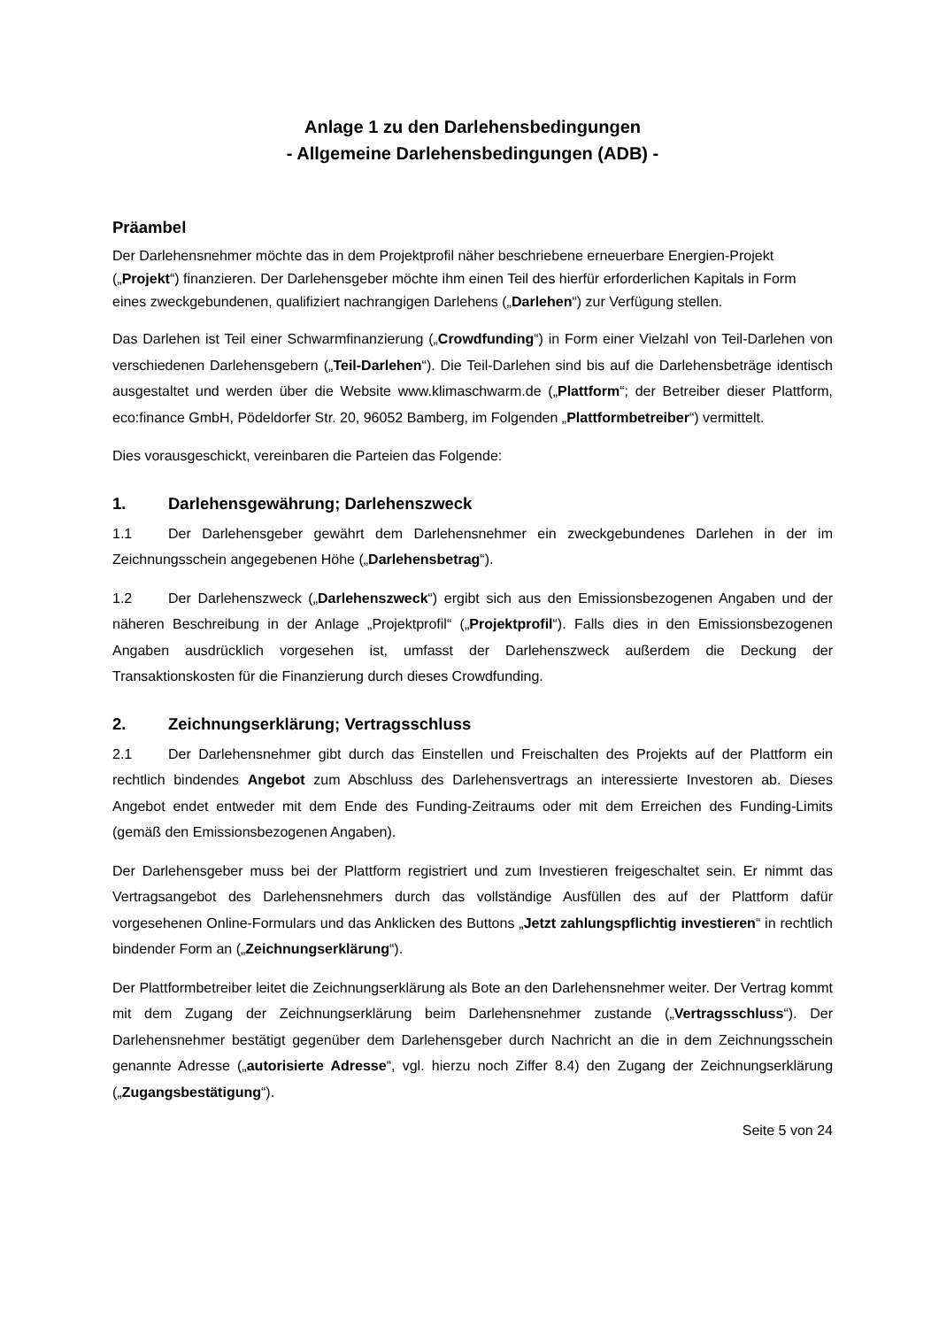Anlage 1 zu den Darlehensbedingungen
- Allgemeine Darlehensbedingungen (ADB) -
Präambel
Der Darlehensnehmer möchte das in dem Projektprofil näher beschriebene erneuerbare Energien-Projekt („Projekt“) finanzieren. Der Darlehensgeber möchte ihm einen Teil des hierfür erforderlichen Kapitals in Form eines zweckgebundenen, qualifiziert nachrangigen Darlehens („Darlehen“) zur Verfügung stellen.
Das Darlehen ist Teil einer Schwarmfinanzierung („Crowdfunding“) in Form einer Vielzahl von Teil-Darlehen von verschiedenen Darlehensgebern („Teil-Darlehen“). Die Teil-Darlehen sind bis auf die Darlehensbeträge identisch ausgestaltet und werden über die Website www.klimaschwarm.de („Plattform“; der Betreiber dieser Plattform, eco:finance GmbH, Pödeldorfer Str. 20, 96052 Bamberg, im Folgenden „Plattformbetreiber“) vermittelt.
Dies vorausgeschickt, vereinbaren die Parteien das Folgende:
1. Darlehensgewährung; Darlehenszweck
1.1 Der Darlehensgeber gewährt dem Darlehensnehmer ein zweckgebundenes Darlehen in der im Zeichnungsschein angegebenen Höhe („Darlehensbetrag“).
1.2 Der Darlehenszweck („Darlehenszweck“) ergibt sich aus den Emissionsbezogenen Angaben und der näheren Beschreibung in der Anlage „Projektprofil“ („Projektprofil“). Falls dies in den Emissionsbezogenen Angaben ausdrücklich vorgesehen ist, umfasst der Darlehenszweck außerdem die Deckung der Transaktionskosten für die Finanzierung durch dieses Crowdfunding.
2. Zeichnungserklärung; Vertragsschluss
2.1 Der Darlehensnehmer gibt durch das Einstellen und Freischalten des Projekts auf der Plattform ein rechtlich bindendes Angebot zum Abschluss des Darlehensvertrags an interessierte Investoren ab. Dieses Angebot endet entweder mit dem Ende des Funding-Zeitraums oder mit dem Erreichen des Funding-Limits (gemäß den Emissionsbezogenen Angaben).
Der Darlehensgeber muss bei der Plattform registriert und zum Investieren freigeschaltet sein. Er nimmt das Vertragsangebot des Darlehensnehmers durch das vollständige Ausfüllen des auf der Plattform dafür vorgesehenen Online-Formulars und das Anklicken des Buttons „Jetzt zahlungspflichtig investieren“ in rechtlich bindender Form an („Zeichnungserklärung“).
Der Plattformbetreiber leitet die Zeichnungserklärung als Bote an den Darlehensnehmer weiter. Der Vertrag kommt mit dem Zugang der Zeichnungserklärung beim Darlehensnehmer zustande („Vertragsschluss“). Der Darlehensnehmer bestätigt gegenüber dem Darlehensgeber durch Nachricht an die in dem Zeichnungsschein genannte Adresse („autorisierte Adresse“, vgl. hierzu noch Ziffer 8.4) den Zugang der Zeichnungserklärung („Zugangsbestätigung“).
Seite 5 von 24